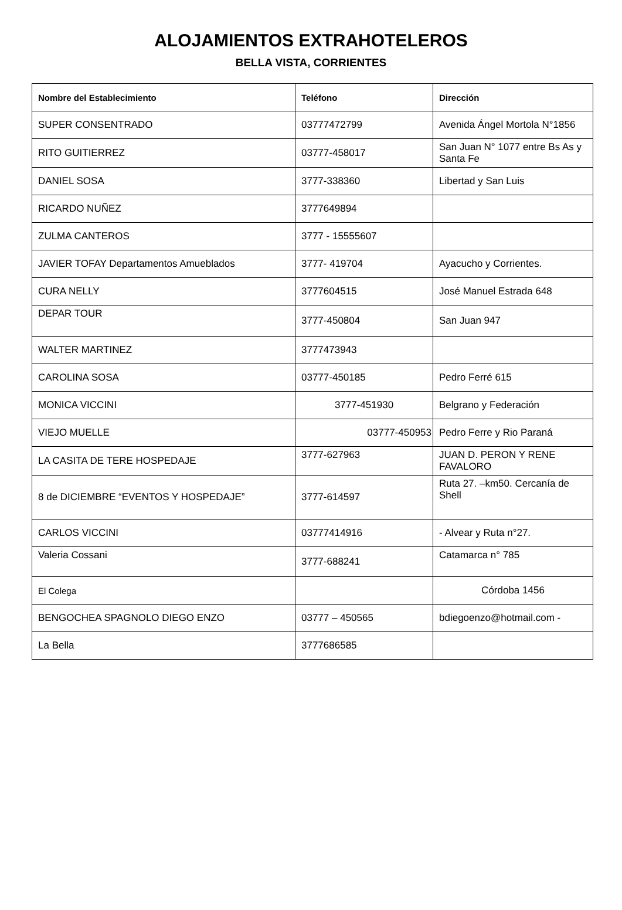ALOJAMIENTOS EXTRAHOTELEROS
BELLA VISTA, CORRIENTES
| Nombre del Establecimiento | Teléfono | Dirección |
| --- | --- | --- |
| SUPER CONSENTRADO | 03777472799 | Avenida Ángel Mortola N°1856 |
| RITO GUITIERREZ | 03777-458017 | San Juan N° 1077 entre Bs As y Santa Fe |
| DANIEL SOSA | 3777-338360 | Libertad y San Luis |
| RICARDO NUÑEZ | 3777649894 | |
| ZULMA CANTEROS | 3777 - 15555607 | |
| JAVIER TOFAY Departamentos Amueblados | 3777- 419704 | Ayacucho y Corrientes. |
| CURA NELLY | 3777604515 | José Manuel Estrada 648 |
| DEPAR TOUR | 3777-450804 | San Juan 947 |
| WALTER MARTINEZ | 3777473943 | |
| CAROLINA SOSA | 03777-450185 | Pedro Ferré 615 |
| MONICA VICCINI | 3777-451930 | Belgrano y Federación |
| VIEJO MUELLE | 03777-450953 | Pedro Ferre y Rio Paraná |
| LA CASITA DE TERE HOSPEDAJE | 3777-627963 | JUAN D. PERON Y RENE FAVALORO |
| 8 de DICIEMBRE “EVENTOS Y HOSPEDAJE” | 3777-614597 | Ruta 27. –km50. Cercanía de Shell |
| CARLOS VICCINI | 03777414916 | - Alvear y Ruta n°27. |
| Valeria Cossani | 3777-688241 | Catamarca n° 785 |
| El Colega | | Córdoba 1456 |
| BENGOCHEA SPAGNOLO DIEGO ENZO | 03777 – 450565 | bdiegoenzo@hotmail.com - |
| La Bella | 3777686585 | |